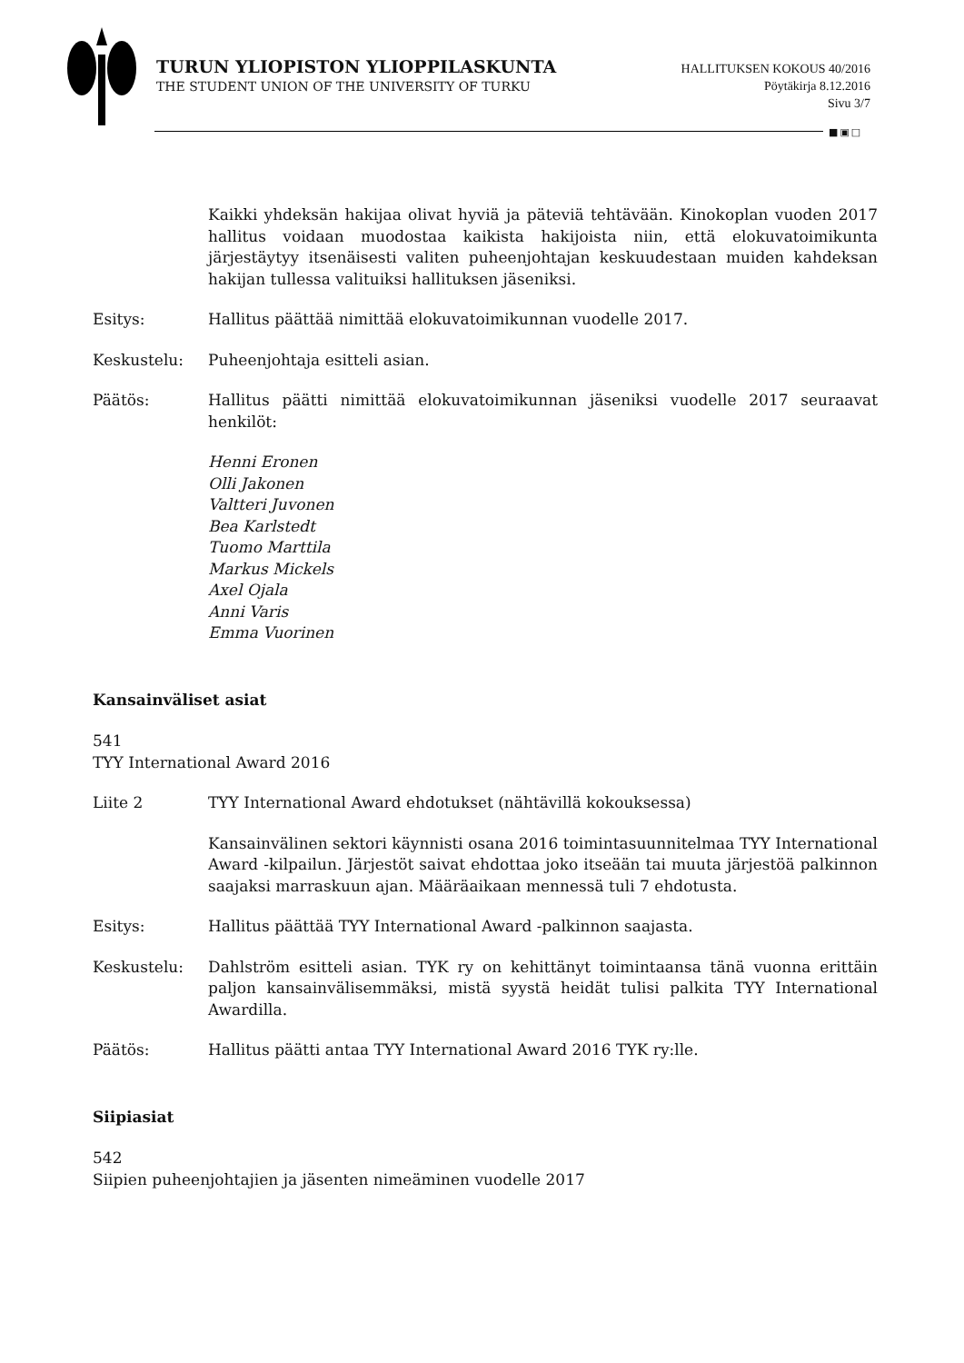TURUN YLIOPISTON YLIOPPILASKUNTA
THE STUDENT UNION OF THE UNIVERSITY OF TURKU
HALLITUKSEN KOKOUS 40/2016
Pöytäkirja 8.12.2016
Sivu 3/7
■▣□
Kaikki yhdeksän hakijaa olivat hyviä ja päteviä tehtävään. Kinokoplan vuoden 2017 hallitus voidaan muodostaa kaikista hakijoista niin, että elokuvatoimikunta järjestäytyy itsenäisesti valiten puheenjohtajan keskuudestaan muiden kahdeksan hakijan tullessa valituiksi hallituksen jäseniksi.
Esitys: Hallitus päättää nimittää elokuvatoimikunnan vuodelle 2017.
Keskustelu: Puheenjohtaja esitteli asian.
Päätös: Hallitus päätti nimittää elokuvatoimikunnan jäseniksi vuodelle 2017 seuraavat henkilöt:
Henni Eronen
Olli Jakonen
Valtteri Juvonen
Bea Karlstedt
Tuomo Marttila
Markus Mickels
Axel Ojala
Anni Varis
Emma Vuorinen
Kansainväliset asiat
541
TYY International Award 2016
Liite 2 TYY International Award ehdotukset (nähtävillä kokouksessa)
Kansainvälinen sektori käynnisti osana 2016 toimintasuunnitelmaa TYY International Award -kilpailun. Järjestöt saivat ehdottaa joko itseään tai muuta järjestöä palkinnon saajaksi marraskuun ajan. Määräaikaan mennessä tuli 7 ehdotusta.
Esitys: Hallitus päättää TYY International Award -palkinnon saajasta.
Keskustelu: Dahlström esitteli asian. TYK ry on kehittänyt toimintaansa tänä vuonna erittäin paljon kansainvälisemmäksi, mistä syystä heidät tulisi palkita TYY International Awardilla.
Päätös: Hallitus päätti antaa TYY International Award 2016 TYK ry:lle.
Siipiasiat
542
Siipien puheenjohtajien ja jäsenten nimeäminen vuodelle 2017